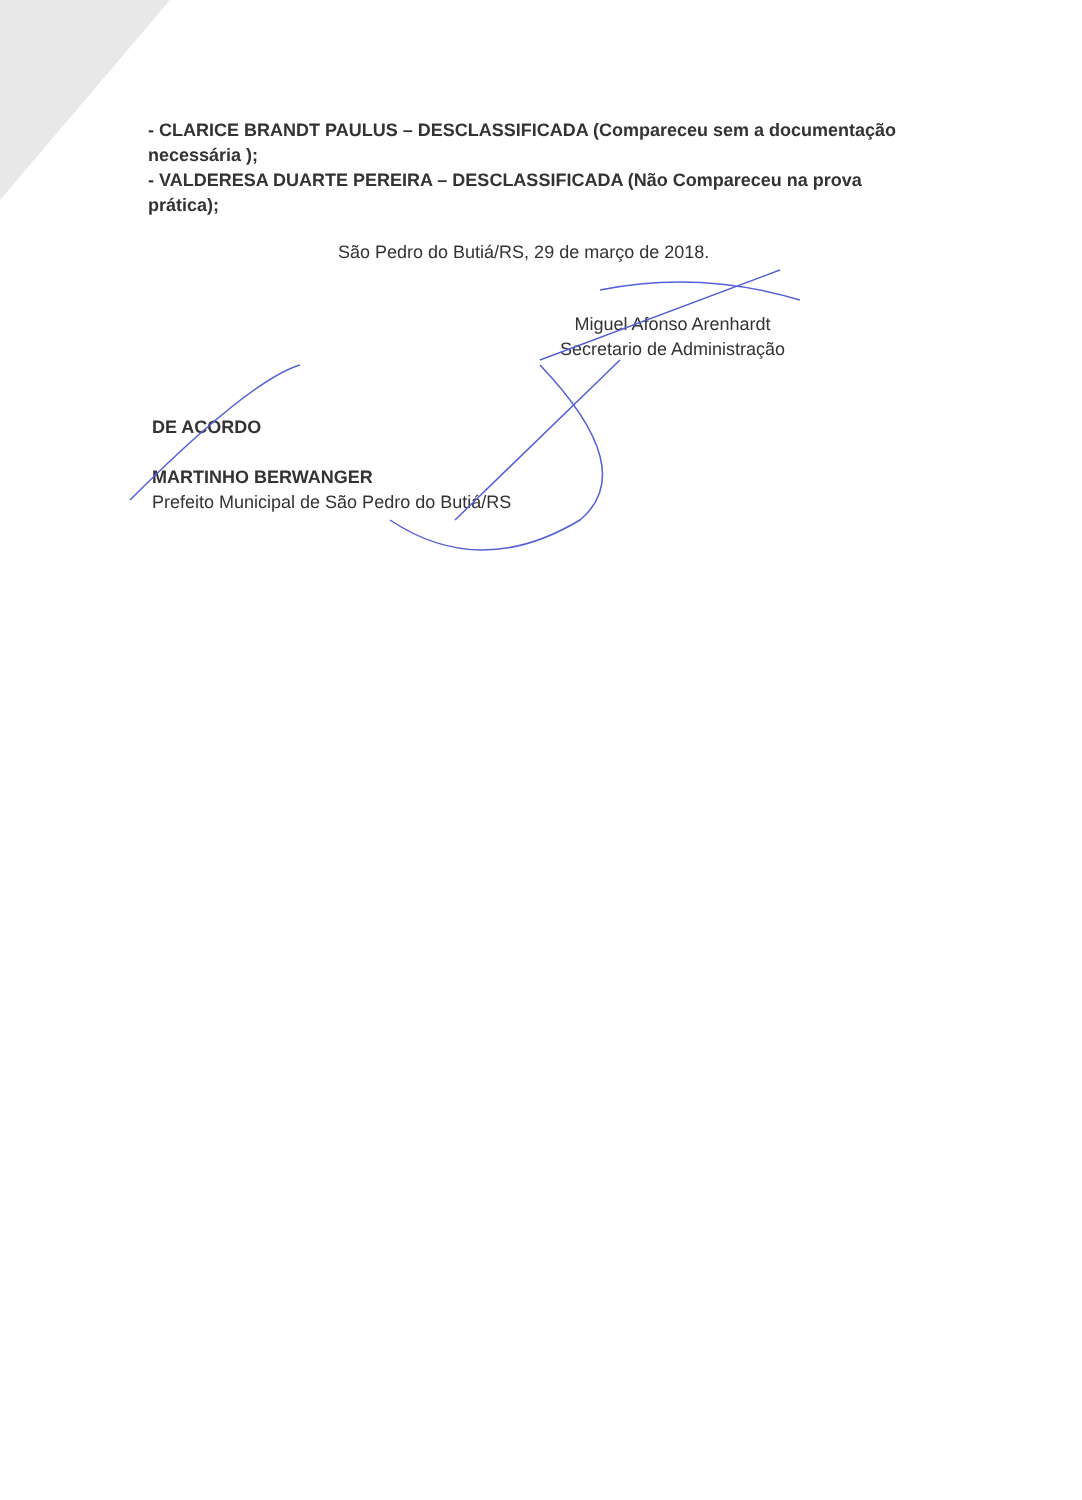- CLARICE BRANDT PAULUS – DESCLASSIFICADA (Compareceu sem a documentação necessária );
- VALDERESA DUARTE PEREIRA – DESCLASSIFICADA (Não Compareceu na prova prática);
São Pedro do Butiá/RS, 29 de março de 2018.
Miguel Afonso Arenhardt
Secretario de Administração
DE ACORDO
MARTINHO BERWANGER
Prefeito Municipal de São Pedro do Butiá/RS